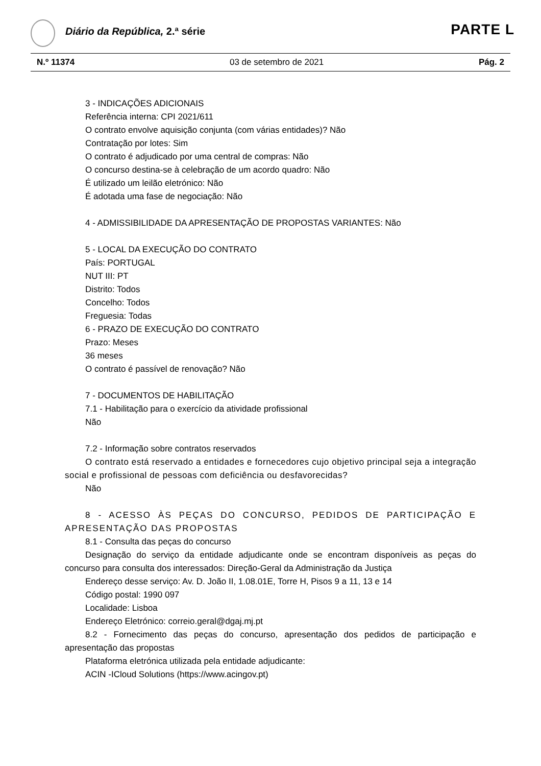Diário da República, 2.ª série PARTE L
N.º 11374 03 de setembro de 2021 Pág. 2
3 - INDICAÇÕES ADICIONAIS
Referência interna: CPI 2021/611
O contrato envolve aquisição conjunta (com várias entidades)? Não
Contratação por lotes: Sim
O contrato é adjudicado por uma central de compras: Não
O concurso destina-se à celebração de um acordo quadro: Não
É utilizado um leilão eletrónico: Não
É adotada uma fase de negociação: Não
4 - ADMISSIBILIDADE DA APRESENTAÇÃO DE PROPOSTAS VARIANTES: Não
5 - LOCAL DA EXECUÇÃO DO CONTRATO
País: PORTUGAL
NUT III: PT
Distrito: Todos
Concelho: Todos
Freguesia: Todas
6 - PRAZO DE EXECUÇÃO DO CONTRATO
Prazo: Meses
36 meses
O contrato é passível de renovação? Não
7 - DOCUMENTOS DE HABILITAÇÃO
7.1 - Habilitação para o exercício da atividade profissional
Não
7.2 - Informação sobre contratos reservados
O contrato está reservado a entidades e fornecedores cujo objetivo principal seja a integração social e profissional de pessoas com deficiência ou desfavorecidas?
Não
8 - ACESSO ÀS PEÇAS DO CONCURSO, PEDIDOS DE PARTICIPAÇÃO E APRESENTAÇÃO DAS PROPOSTAS
8.1 - Consulta das peças do concurso
Designação do serviço da entidade adjudicante onde se encontram disponíveis as peças do concurso para consulta dos interessados: Direção-Geral da Administração da Justiça
Endereço desse serviço: Av. D. João II, 1.08.01E, Torre H, Pisos 9 a 11, 13 e 14
Código postal: 1990 097
Localidade: Lisboa
Endereço Eletrónico: correio.geral@dgaj.mj.pt
8.2 - Fornecimento das peças do concurso, apresentação dos pedidos de participação e apresentação das propostas
Plataforma eletrónica utilizada pela entidade adjudicante:
ACIN -ICloud Solutions (https://www.acingov.pt)